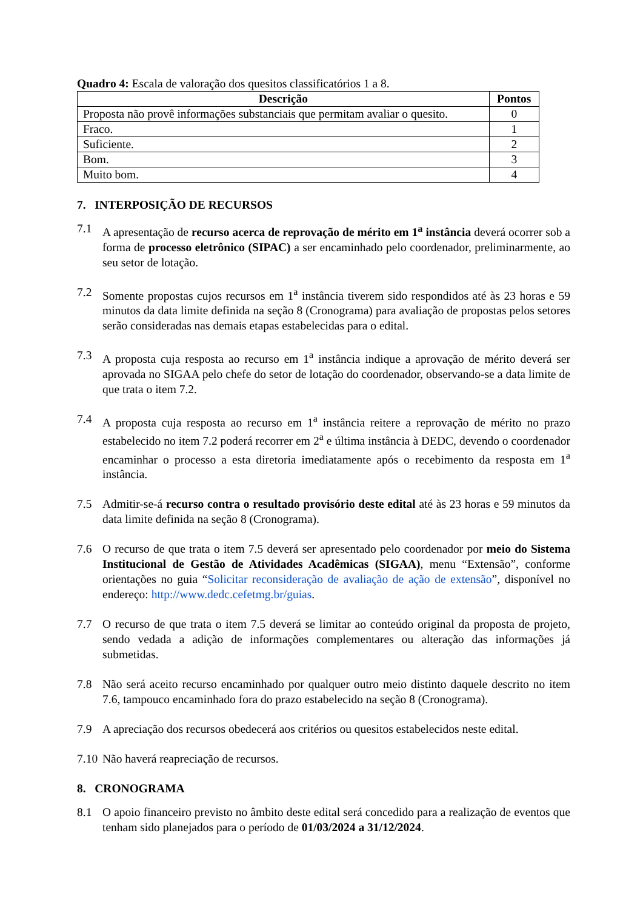Quadro 4: Escala de valoração dos quesitos classificatórios 1 a 8.
| Descrição | Pontos |
| --- | --- |
| Proposta não provê informações substanciais que permitam avaliar o quesito. | 0 |
| Fraco. | 1 |
| Suficiente. | 2 |
| Bom. | 3 |
| Muito bom. | 4 |
7. INTERPOSIÇÃO DE RECURSOS
7.1 A apresentação de recurso acerca de reprovação de mérito em 1<sup>a</sup> instância deverá ocorrer sob a forma de processo eletrônico (SIPAC) a ser encaminhado pelo coordenador, preliminarmente, ao seu setor de lotação.
7.2 Somente propostas cujos recursos em 1<sup>a</sup> instância tiverem sido respondidos até às 23 horas e 59 minutos da data limite definida na seção 8 (Cronograma) para avaliação de propostas pelos setores serão consideradas nas demais etapas estabelecidas para o edital.
7.3 A proposta cuja resposta ao recurso em 1<sup>a</sup> instância indique a aprovação de mérito deverá ser aprovada no SIGAA pelo chefe do setor de lotação do coordenador, observando-se a data limite de que trata o item 7.2.
7.4 A proposta cuja resposta ao recurso em 1<sup>a</sup> instância reitere a reprovação de mérito no prazo estabelecido no item 7.2 poderá recorrer em 2<sup>a</sup> e última instância à DEDC, devendo o coordenador encaminhar o processo a esta diretoria imediatamente após o recebimento da resposta em 1<sup>a</sup> instância.
7.5 Admitir-se-á recurso contra o resultado provisório deste edital até às 23 horas e 59 minutos da data limite definida na seção 8 (Cronograma).
7.6 O recurso de que trata o item 7.5 deverá ser apresentado pelo coordenador por meio do Sistema Institucional de Gestão de Atividades Acadêmicas (SIGAA), menu “Extensão”, conforme orientações no guia “Solicitar reconsideração de avaliação de ação de extensão”, disponível no endereço: http://www.dedc.cefetmg.br/guias.
7.7 O recurso de que trata o item 7.5 deverá se limitar ao conteúdo original da proposta de projeto, sendo vedada a adição de informações complementares ou alteração das informações já submetidas.
7.8 Não será aceito recurso encaminhado por qualquer outro meio distinto daquele descrito no item 7.6, tampouco encaminhado fora do prazo estabelecido na seção 8 (Cronograma).
7.9 A apreciação dos recursos obedecerá aos critérios ou quesitos estabelecidos neste edital.
7.10 Não haverá reapreciação de recursos.
8. CRONOGRAMA
8.1 O apoio financeiro previsto no âmbito deste edital será concedido para a realização de eventos que tenham sido planejados para o período de 01/03/2024 a 31/12/2024.